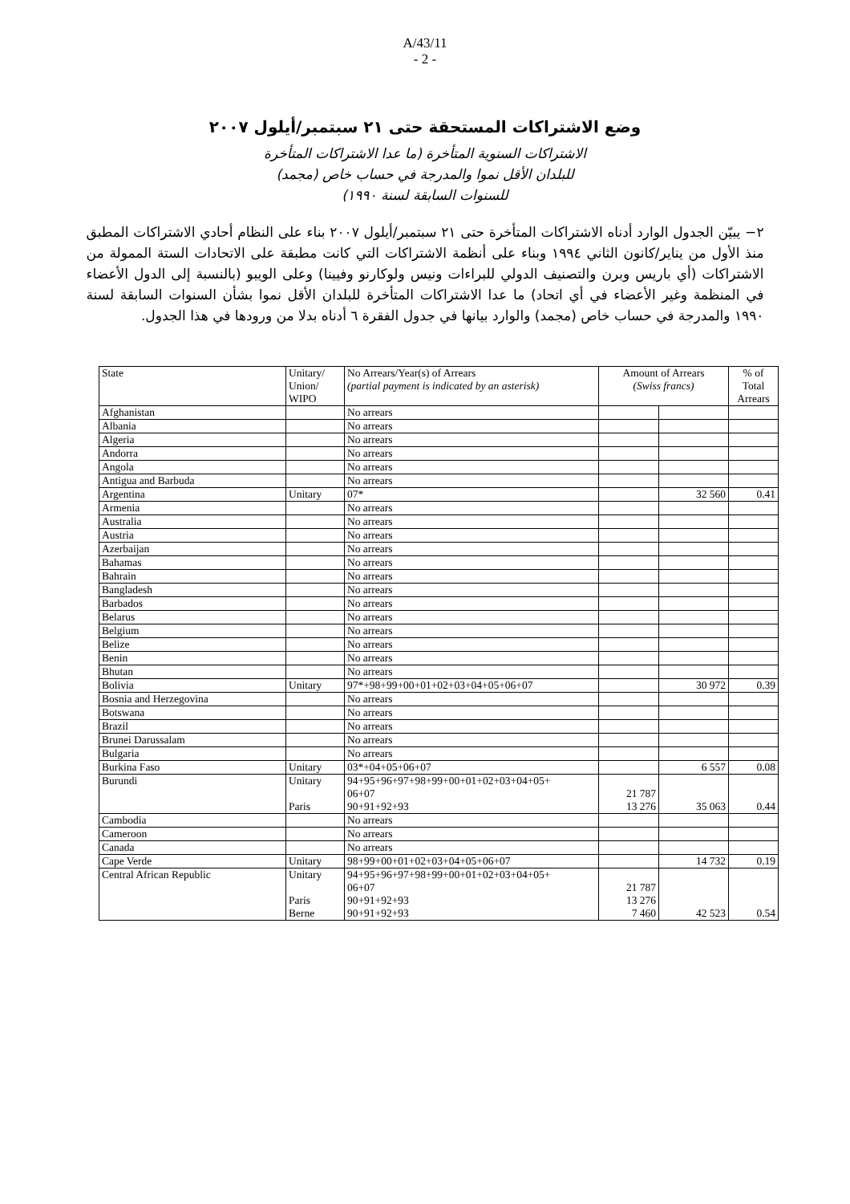A/43/11
- 2 -
وضع الاشتراكات المستحقة حتى ٢١ سبتمبر/أيلول ٢٠٠٧
الاشتراكات السنوية المتأخرة (ما عدا الاشتراكات المتأخرة
للبلدان الأقل نموا والمدرجة في حساب خاص (مجمد)
للسنوات السابقة لسنة ١٩٩٠)
٢− يبيّن الجدول الوارد أدناه الاشتراكات المتأخرة حتى ٢١ سبتمبر/أيلول ٢٠٠٧ بناء على النظام أحادي الاشتراكات المطبق منذ الأول من يناير/كانون الثاني ١٩٩٤ وبناء على أنظمة الاشتراكات التي كانت مطبقة على الاتحادات الستة الممولة من الاشتراكات (أي باريس وبرن والتصنيف الدولي للبراءات ونيس ولوكارنو وفيينا) وعلى الويبو (بالنسبة إلى الدول الأعضاء في المنظمة وغير الأعضاء في أي اتحاد) ما عدا الاشتراكات المتأخرة للبلدان الأقل نموا بشأن السنوات السابقة لسنة ١٩٩٠ والمدرجة في حساب خاص (مجمد) والوارد بيانها في جدول الفقرة ٦ أدناه بدلا من ورودها في هذا الجدول.
| State | Unitary/ Union/ WIPO | No Arrears/Year(s) of Arrears (partial payment is indicated by an asterisk) | Amount of Arrears (Swiss francs) | | % of Total Arrears |
| --- | --- | --- | --- | --- | --- |
| Afghanistan | | No arrears | | | |
| Albania | | No arrears | | | |
| Algeria | | No arrears | | | |
| Andorra | | No arrears | | | |
| Angola | | No arrears | | | |
| Antigua and Barbuda | | No arrears | | | |
| Argentina | Unitary | 07* | | 32 560 | 0.41 |
| Armenia | | No arrears | | | |
| Australia | | No arrears | | | |
| Austria | | No arrears | | | |
| Azerbaijan | | No arrears | | | |
| Bahamas | | No arrears | | | |
| Bahrain | | No arrears | | | |
| Bangladesh | | No arrears | | | |
| Barbados | | No arrears | | | |
| Belarus | | No arrears | | | |
| Belgium | | No arrears | | | |
| Belize | | No arrears | | | |
| Benin | | No arrears | | | |
| Bhutan | | No arrears | | | |
| Bolivia | Unitary | 97*+98+99+00+01+02+03+04+05+06+07 | | 30 972 | 0.39 |
| Bosnia and Herzegovina | | No arrears | | | |
| Botswana | | No arrears | | | |
| Brazil | | No arrears | | | |
| Brunei Darussalam | | No arrears | | | |
| Bulgaria | | No arrears | | | |
| Burkina Faso | Unitary | 03*+04+05+06+07 | | 6 557 | 0.08 |
| Burundi | Unitary Paris | 94+95+96+97+98+99+00+01+02+03+04+05+ 06+07 90+91+92+93 | 21 787 13 276 | 35 063 | 0.44 |
| Cambodia | | No arrears | | | |
| Cameroon | | No arrears | | | |
| Canada | | No arrears | | | |
| Cape Verde | Unitary | 98+99+00+01+02+03+04+05+06+07 | | 14 732 | 0.19 |
| Central African Republic | Unitary Paris Berne | 94+95+96+97+98+99+00+01+02+03+04+05+ 06+07 90+91+92+93 90+91+92+93 | 21 787 13 276 7 460 | 42 523 | 0.54 |